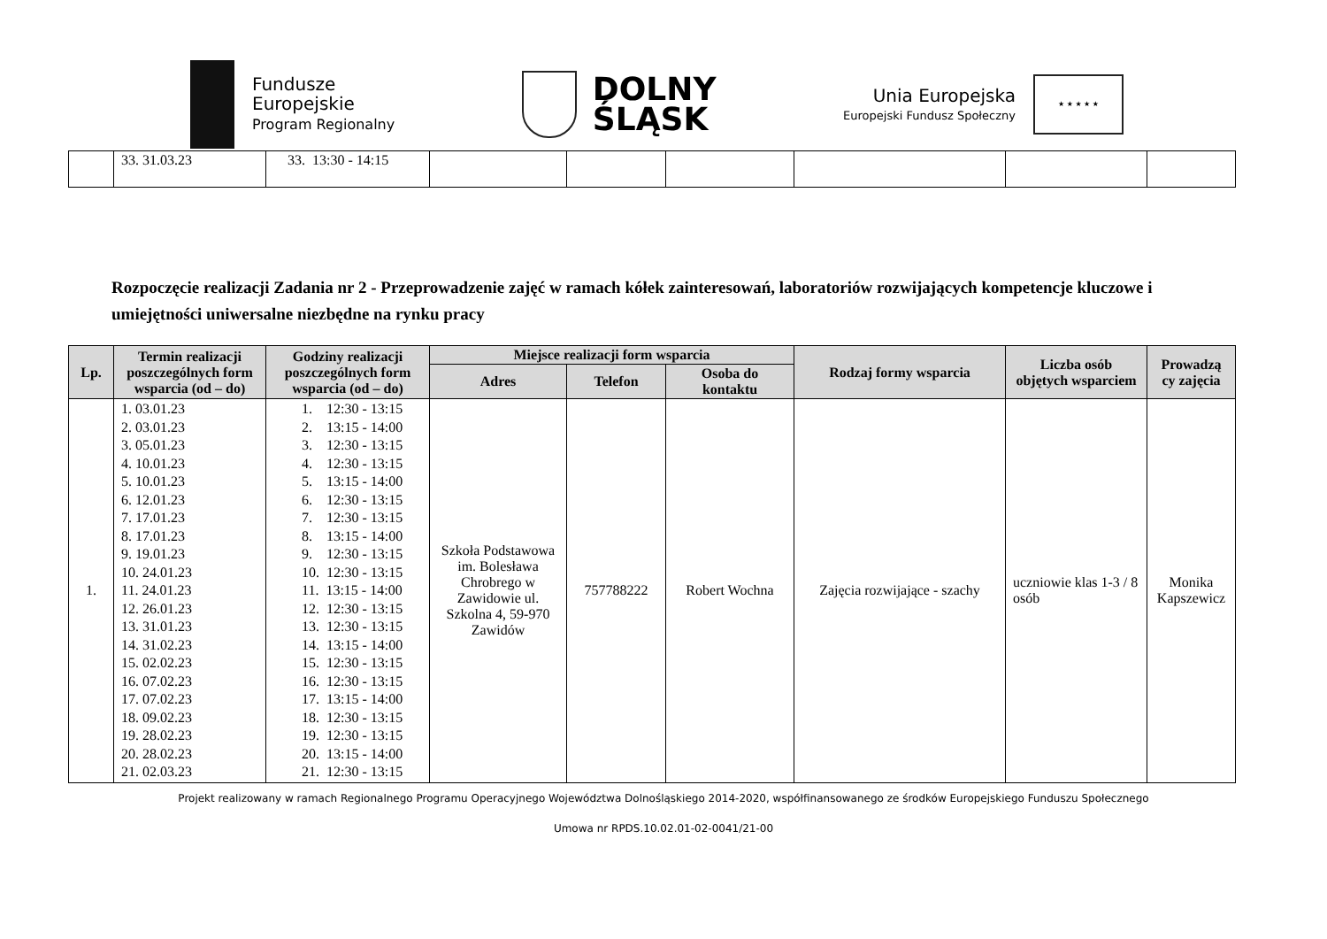Fundusze
Europejskie
Program Regionalny
DOLNY
ŚLĄSK
Unia Europejska
Europejski Fundusz Społeczny
★ ★ ★ ★ ★
| | 33. 31.03.23 | 33. 13:30 - 14:15 | | | | | | |
Rozpoczęcie realizacji Zadania nr 2 - Przeprowadzenie zajęć w ramach kółek zainteresowań, laboratoriów rozwijających kompetencje kluczowe i umiejętności uniwersalne niezbędne na rynku pracy
| Lp. | Termin realizacji poszczególnych form wsparcia (od – do) | Godziny realizacji poszczególnych form wsparcia (od – do) | Miejsce realizacji form wsparcia | | | Rodzaj formy wsparcia | Liczba osób objętych wsparciem | Prowadzą cy zajęcia |
| --- | --- | --- | --- | --- | --- | --- | --- | --- |
| | | | Adres | Telefon | Osoba do kontaktu | | | |
| 1. | 1. 03.01.23 2. 03.01.23 3. 05.01.23 4. 10.01.23 5. 10.01.23 6. 12.01.23 7. 17.01.23 8. 17.01.23 9. 19.01.23 10. 24.01.23 11. 24.01.23 12. 26.01.23 13. 31.01.23 14. 31.02.23 15. 02.02.23 16. 07.02.23 17. 07.02.23 18. 09.02.23 19. 28.02.23 20. 28.02.23 21. 02.03.23 | 1. 12:30 - 13:15 2. 13:15 - 14:00 3. 12:30 - 13:15 4. 12:30 - 13:15 5. 13:15 - 14:00 6. 12:30 - 13:15 7. 12:30 - 13:15 8. 13:15 - 14:00 9. 12:30 - 13:15 10. 12:30 - 13:15 11. 13:15 - 14:00 12. 12:30 - 13:15 13. 12:30 - 13:15 14. 13:15 - 14:00 15. 12:30 - 13:15 16. 12:30 - 13:15 17. 13:15 - 14:00 18. 12:30 - 13:15 19. 12:30 - 13:15 20. 13:15 - 14:00 21. 12:30 - 13:15 | Szkoła Podstawowa im. Bolesława Chrobrego w Zawidowie ul. Szkolna 4, 59-970 Zawidów | 757788222 | Robert Wochna | Zajęcia rozwijające - szachy | uczniowie klas 1-3 / 8 osób | Monika Kapszewicz |
Projekt realizowany w ramach Regionalnego Programu Operacyjnego Województwa Dolnośląskiego 2014-2020, współfinansowanego ze środków Europejskiego Funduszu Społecznego
Umowa nr RPDS.10.02.01-02-0041/21-00